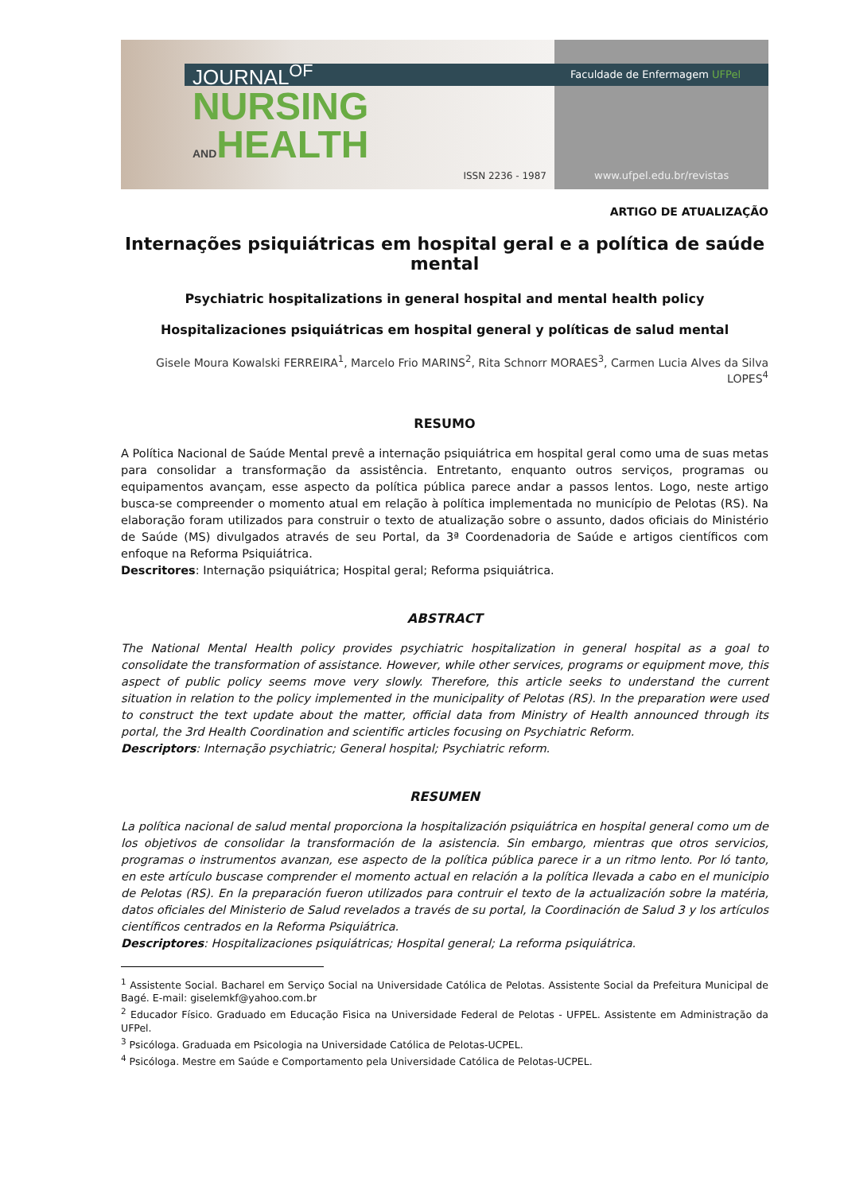JOURNAL<sup>OF</sup>
NURSING
ANDHEALTH
ISSN 2236 - 1987
Faculdade de Enfermagem UFPel
www.ufpel.edu.br/revistas
ARTIGO DE ATUALIZAÇÃO
Internações psiquiátricas em hospital geral e a política de saúde mental
Psychiatric hospitalizations in general hospital and mental health policy
Hospitalizaciones psiquiátricas em hospital general y políticas de salud mental
Gisele Moura Kowalski FERREIRA<sup>1</sup>, Marcelo Frio MARINS<sup>2</sup>, Rita Schnorr MORAES<sup>3</sup>, Carmen Lucia Alves da Silva LOPES<sup>4</sup>
RESUMO
A Política Nacional de Saúde Mental prevê a internação psiquiátrica em hospital geral como uma de suas metas para consolidar a transformação da assistência. Entretanto, enquanto outros serviços, programas ou equipamentos avançam, esse aspecto da política pública parece andar a passos lentos. Logo, neste artigo busca-se compreender o momento atual em relação à política implementada no município de Pelotas (RS). Na elaboração foram utilizados para construir o texto de atualização sobre o assunto, dados oficiais do Ministério de Saúde (MS) divulgados através de seu Portal, da 3ª Coordenadoria de Saúde e artigos científicos com enfoque na Reforma Psiquiátrica.
Descritores: Internação psiquiátrica; Hospital geral; Reforma psiquiátrica.
ABSTRACT
The National Mental Health policy provides psychiatric hospitalization in general hospital as a goal to consolidate the transformation of assistance. However, while other services, programs or equipment move, this aspect of public policy seems move very slowly. Therefore, this article seeks to understand the current situation in relation to the policy implemented in the municipality of Pelotas (RS). In the preparation were used to construct the text update about the matter, official data from Ministry of Health announced through its portal, the 3rd Health Coordination and scientific articles focusing on Psychiatric Reform.
Descriptors: Internação psychiatric; General hospital; Psychiatric reform.
RESUMEN
La política nacional de salud mental proporciona la hospitalización psiquiátrica en hospital general como um de los objetivos de consolidar la transformación de la asistencia. Sin embargo, mientras que otros servicios, programas o instrumentos avanzan, ese aspecto de la política pública parece ir a un ritmo lento. Por ló tanto, en este artículo buscase comprender el momento actual en relación a la política llevada a cabo en el municipio de Pelotas (RS). En la preparación fueron utilizados para contruir el texto de la actualización sobre la matéria, datos oficiales del Ministerio de Salud revelados a través de su portal, la Coordinación de Salud 3 y los artículos científicos centrados en la Reforma Psiquiátrica.
Descriptores: Hospitalizaciones psiquiátricas; Hospital general; La reforma psiquiátrica.
<sup>1</sup> Assistente Social. Bacharel em Serviço Social na Universidade Católica de Pelotas. Assistente Social da Prefeitura Municipal de Bagé. E-mail: giselemkf@yahoo.com.br
<sup>2</sup> Educador Físico. Graduado em Educação Fìsica na Universidade Federal de Pelotas - UFPEL. Assistente em Administração da UFPel.
<sup>3</sup> Psicóloga. Graduada em Psicologia na Universidade Católica de Pelotas-UCPEL.
<sup>4</sup> Psicóloga. Mestre em Saúde e Comportamento pela Universidade Católica de Pelotas-UCPEL.